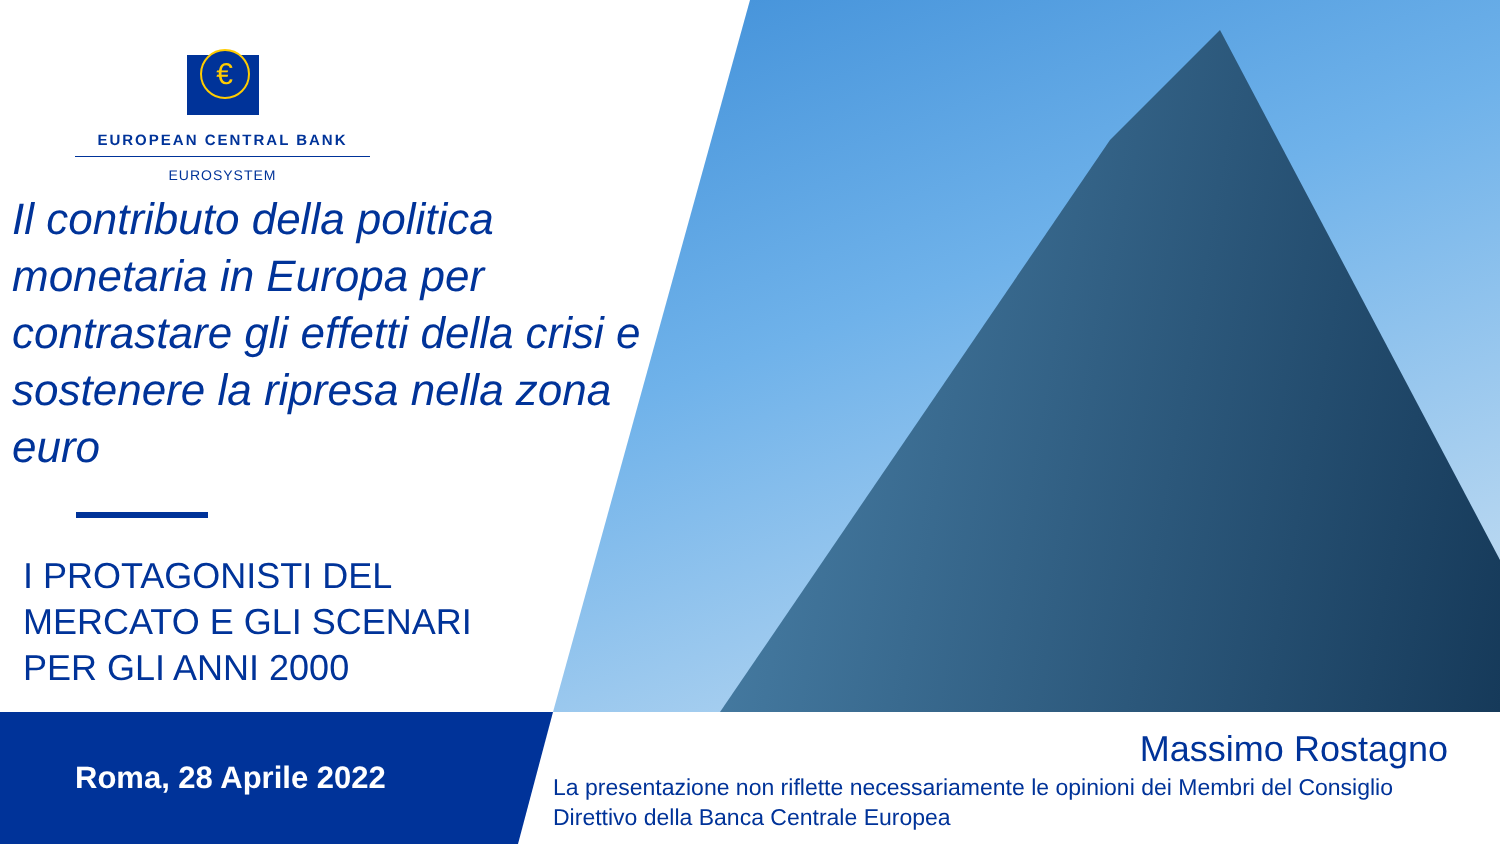€
EUROPEAN CENTRAL BANK
EUROSYSTEM
Il contributo della politica monetaria in Europa per contrastare gli effetti della crisi e sostenere la ripresa nella zona euro
I PROTAGONISTI DEL
MERCATO E GLI SCENARI
PER GLI ANNI 2000
Roma, 28 Aprile 2022
Massimo Rostagno
La presentazione non riflette necessariamente le opinioni dei Membri del Consiglio
Direttivo della Banca Centrale Europea